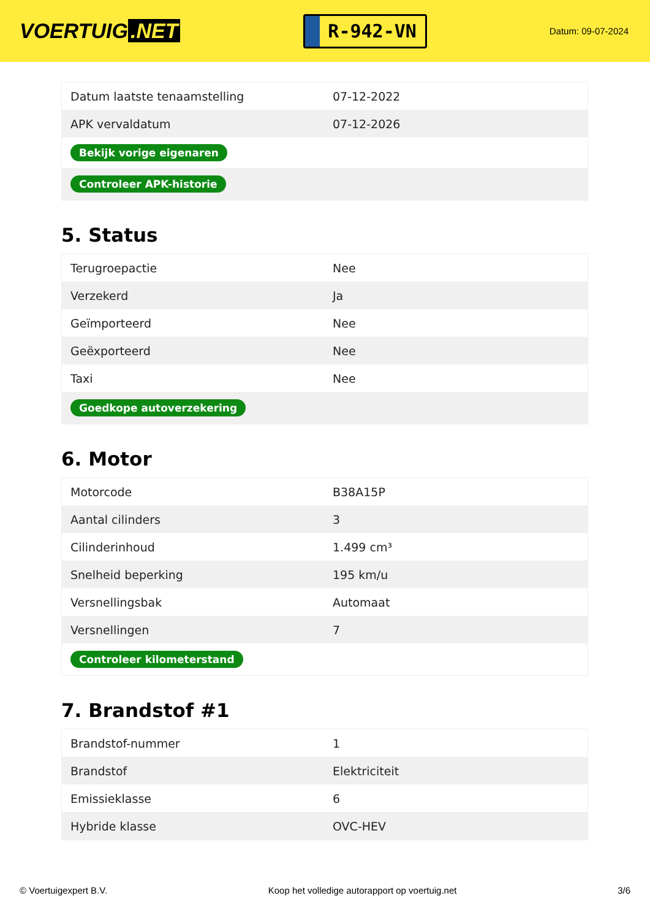VOERTUIG.NET
R-942-VN
Datum: 09-07-2024
| Datum laatste tenaamstelling | 07-12-2022 |
| APK vervaldatum | 07-12-2026 |
| Bekijk vorige eigenaren | |
| Controleer APK-historie | |
5. Status
| Terugroepactie | Nee |
| Verzekerd | Ja |
| Geïmporteerd | Nee |
| Geëxporteerd | Nee |
| Taxi | Nee |
| Goedkope autoverzekering | |
6. Motor
| Motorcode | B38A15P |
| Aantal cilinders | 3 |
| Cilinderinhoud | 1.499 cm³ |
| Snelheid beperking | 195 km/u |
| Versnellingsbak | Automaat |
| Versnellingen | 7 |
| Controleer kilometerstand | |
7. Brandstof #1
| Brandstof-nummer | 1 |
| Brandstof | Elektriciteit |
| Emissieklasse | 6 |
| Hybride klasse | OVC-HEV |
© Voertuigexpert B.V. Koop het volledige autorapport op voertuig.net 3/6